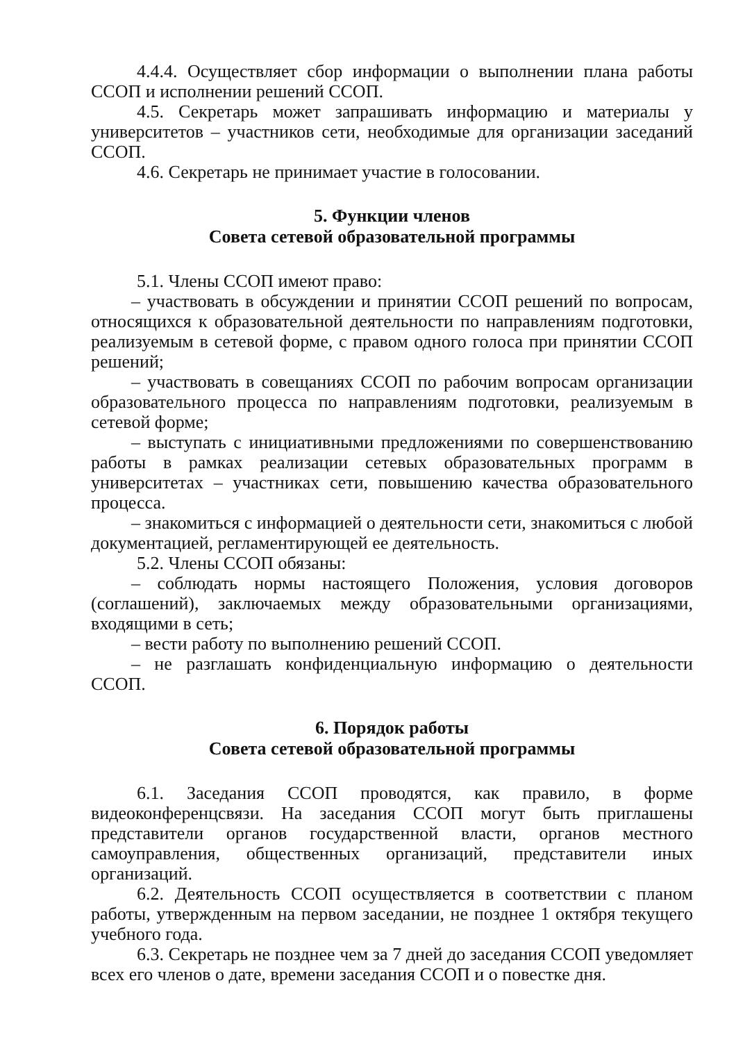4.4.4. Осуществляет сбор информации о выполнении плана работы ССОП и исполнении решений ССОП.
4.5. Секретарь может запрашивать информацию и материалы у университетов – участников сети, необходимые для организации заседаний ССОП.
4.6. Секретарь не принимает участие в голосовании.
5. Функции членов
Совета сетевой образовательной программы
5.1. Члены ССОП имеют право:
– участвовать в обсуждении и принятии ССОП решений по вопросам, относящихся к образовательной деятельности по направлениям подготовки, реализуемым в сетевой форме, с правом одного голоса при принятии ССОП решений;
– участвовать в совещаниях ССОП по рабочим вопросам организации образовательного процесса по направлениям подготовки, реализуемым в сетевой форме;
– выступать с инициативными предложениями по совершенствованию работы в рамках реализации сетевых образовательных программ в университетах – участниках сети, повышению качества образовательного процесса.
– знакомиться с информацией о деятельности сети, знакомиться с любой документацией, регламентирующей ее деятельность.
5.2. Члены ССОП обязаны:
– соблюдать нормы настоящего Положения, условия договоров (соглашений), заключаемых между образовательными организациями, входящими в сеть;
– вести работу по выполнению решений ССОП.
– не разглашать конфиденциальную информацию о деятельности ССОП.
6. Порядок работы
Совета сетевой образовательной программы
6.1. Заседания ССОП проводятся, как правило, в форме видеоконференцсвязи. На заседания ССОП могут быть приглашены представители органов государственной власти, органов местного самоуправления, общественных организаций, представители иных организаций.
6.2. Деятельность ССОП осуществляется в соответствии с планом работы, утвержденным на первом заседании, не позднее 1 октября текущего учебного года.
6.3. Секретарь не позднее чем за 7 дней до заседания ССОП уведомляет всех его членов о дате, времени заседания ССОП и о повестке дня.